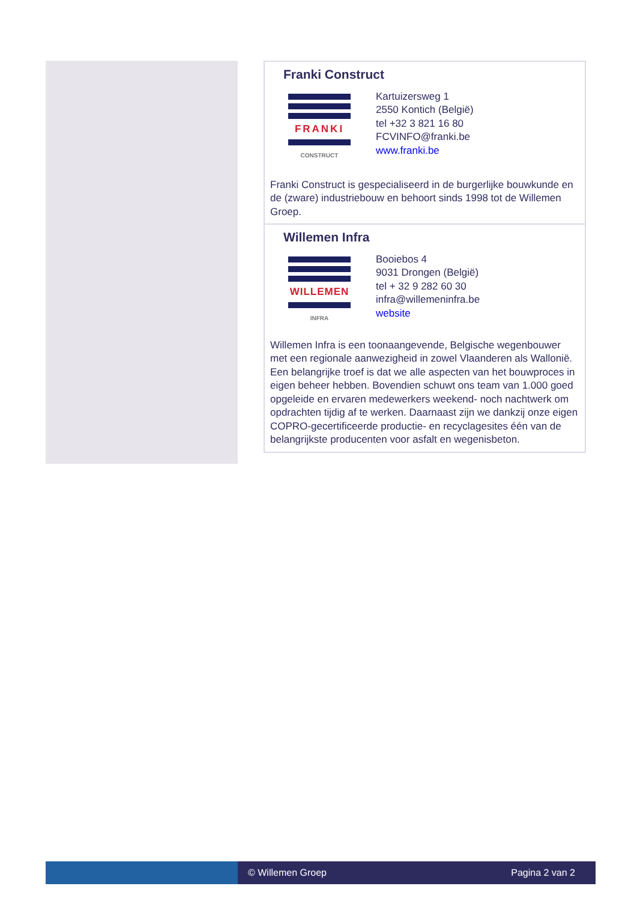Franki Construct
FRANKI
CONSTRUCT
Kartuizersweg 1
2550 Kontich (België)
tel +32 3 821 16 80
FCVINFO@franki.be
www.franki.be
Franki Construct is gespecialiseerd in de burgerlijke bouwkunde en de (zware) industriebouw en behoort sinds 1998 tot de Willemen Groep.
Willemen Infra
WILLEMEN
INFRA
Booiebos 4
9031 Drongen (België)
tel + 32 9 282 60 30
infra@willemeninfra.be
website
Willemen Infra is een toonaangevende, Belgische wegenbouwer met een regionale aanwezigheid in zowel Vlaanderen als Wallonië. Een belangrijke troef is dat we alle aspecten van het bouwproces in eigen beheer hebben. Bovendien schuwt ons team van 1.000 goed opgeleide en ervaren medewerkers weekend- noch nachtwerk om opdrachten tijdig af te werken. Daarnaast zijn we dankzij onze eigen COPRO-gecertificeerde productie- en recyclagesites één van de belangrijkste producenten voor asfalt en wegenisbeton.
© Willemen Groep Pagina 2 van 2